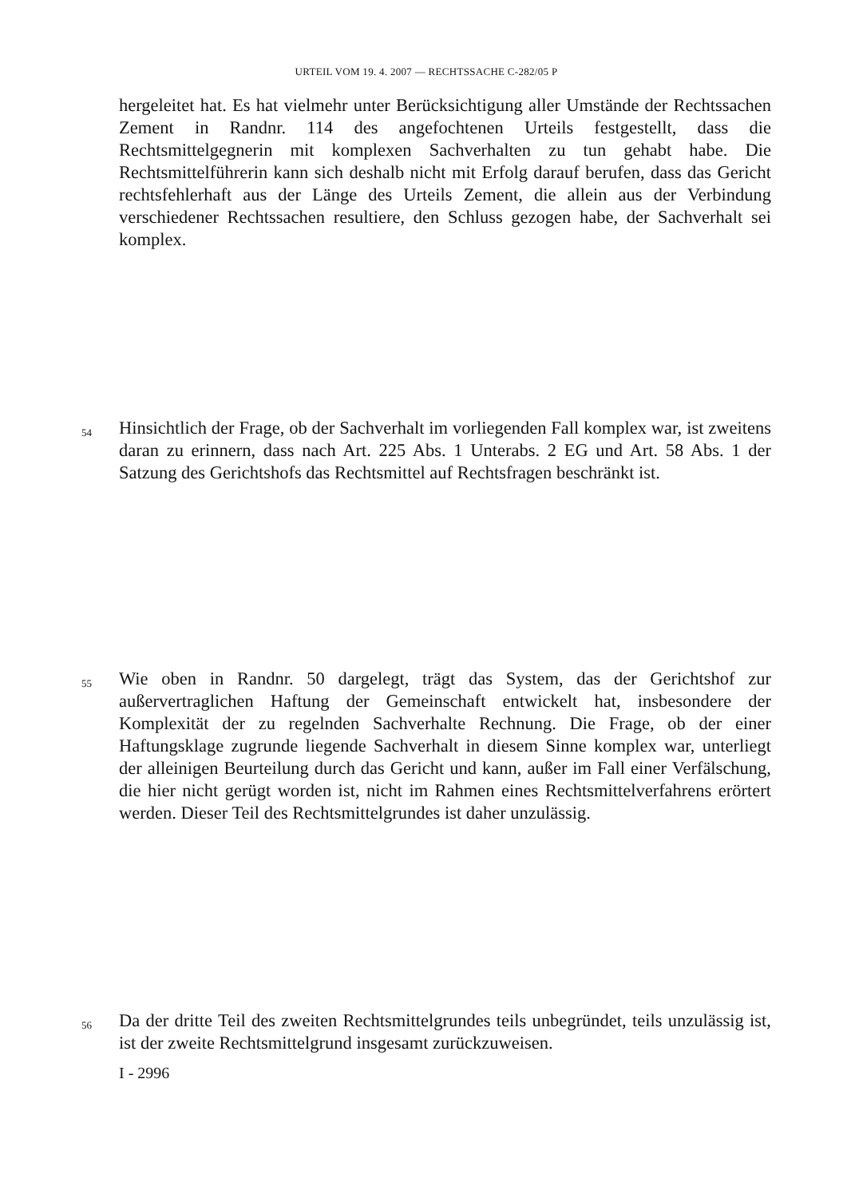URTEIL VOM 19. 4. 2007 — RECHTSSACHE C-282/05 P
hergeleitet hat. Es hat vielmehr unter Berücksichtigung aller Umstände der Rechtssachen Zement in Randnr. 114 des angefochtenen Urteils festgestellt, dass die Rechtsmittelgegnerin mit komplexen Sachverhalten zu tun gehabt habe. Die Rechtsmittelführerin kann sich deshalb nicht mit Erfolg darauf berufen, dass das Gericht rechtsfehlerhaft aus der Länge des Urteils Zement, die allein aus der Verbindung verschiedener Rechtssachen resultiere, den Schluss gezogen habe, der Sachverhalt sei komplex.
54
Hinsichtlich der Frage, ob der Sachverhalt im vorliegenden Fall komplex war, ist zweitens daran zu erinnern, dass nach Art. 225 Abs. 1 Unterabs. 2 EG und Art. 58 Abs. 1 der Satzung des Gerichtshofs das Rechtsmittel auf Rechtsfragen beschränkt ist.
55
Wie oben in Randnr. 50 dargelegt, trägt das System, das der Gerichtshof zur außervertraglichen Haftung der Gemeinschaft entwickelt hat, insbesondere der Komplexität der zu regelnden Sachverhalte Rechnung. Die Frage, ob der einer Haftungsklage zugrunde liegende Sachverhalt in diesem Sinne komplex war, unterliegt der alleinigen Beurteilung durch das Gericht und kann, außer im Fall einer Verfälschung, die hier nicht gerügt worden ist, nicht im Rahmen eines Rechtsmittelverfahrens erörtert werden. Dieser Teil des Rechtsmittelgrundes ist daher unzulässig.
56
Da der dritte Teil des zweiten Rechtsmittelgrundes teils unbegründet, teils unzulässig ist, ist der zweite Rechtsmittelgrund insgesamt zurückzuweisen.
I - 2996